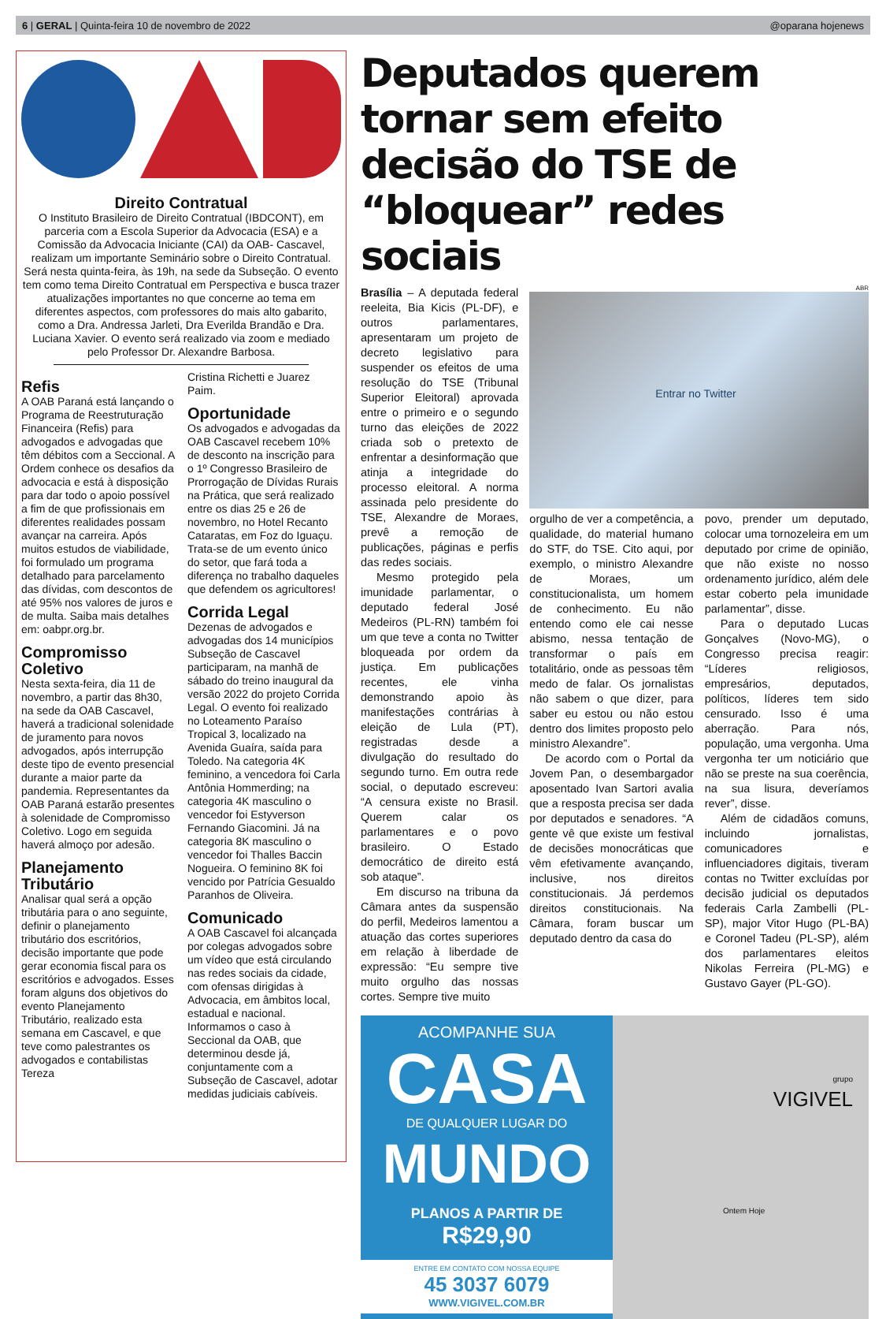6 | GERAL | Quinta-feira 10 de novembro de 2022 @oparana hojenews
Direito Contratual
O Instituto Brasileiro de Direito Contratual (IBDCONT), em parceria com a Escola Superior da Advocacia (ESA) e a Comissão da Advocacia Iniciante (CAI) da OAB- Cascavel, realizam um importante Seminário sobre o Direito Contratual. Será nesta quinta-feira, às 19h, na sede da Subseção. O evento tem como tema Direito Contratual em Perspectiva e busca trazer atualizações importantes no que concerne ao tema em diferentes aspectos, com professores do mais alto gabarito, como a Dra. Andressa Jarleti, Dra Everilda Brandão e Dra. Luciana Xavier. O evento será realizado via zoom e mediado pelo Professor Dr. Alexandre Barbosa.
Refis
A OAB Paraná está lançando o Programa de Reestruturação Financeira (Refis) para advogados e advogadas que têm débitos com a Seccional. A Ordem conhece os desafios da advocacia e está à disposição para dar todo o apoio possível a fim de que profissionais em diferentes realidades possam avançar na carreira. Após muitos estudos de viabilidade, foi formulado um programa detalhado para parcelamento das dívidas, com descontos de até 95% nos valores de juros e de multa. Saiba mais detalhes em: oabpr.org.br.
Compromisso Coletivo
Nesta sexta-feira, dia 11 de novembro, a partir das 8h30, na sede da OAB Cascavel, haverá a tradicional solenidade de juramento para novos advogados, após interrupção deste tipo de evento presencial durante a maior parte da pandemia. Representantes da OAB Paraná estarão presentes à solenidade de Compromisso Coletivo. Logo em seguida haverá almoço por adesão.
Planejamento Tributário
Analisar qual será a opção tributária para o ano seguinte, definir o planejamento tributário dos escritórios, decisão importante que pode gerar economia fiscal para os escritórios e advogados. Esses foram alguns dos objetivos do evento Planejamento Tributário, realizado esta semana em Cascavel, e que teve como palestrantes os advogados e contabilistas Tereza
Cristina Richetti e Juarez Paim.
Oportunidade
Os advogados e advogadas da OAB Cascavel recebem 10% de desconto na inscrição para o 1º Congresso Brasileiro de Prorrogação de Dívidas Rurais na Prática, que será realizado entre os dias 25 e 26 de novembro, no Hotel Recanto Cataratas, em Foz do Iguaçu. Trata-se de um evento único do setor, que fará toda a diferença no trabalho daqueles que defendem os agricultores!
Corrida Legal
Dezenas de advogados e advogadas dos 14 municípios Subseção de Cascavel participaram, na manhã de sábado do treino inaugural da versão 2022 do projeto Corrida Legal. O evento foi realizado no Loteamento Paraíso Tropical 3, localizado na Avenida Guaíra, saída para Toledo. Na categoria 4K feminino, a vencedora foi Carla Antônia Hommerding; na categoria 4K masculino o vencedor foi Estyverson Fernando Giacomini. Já na categoria 8K masculino o vencedor foi Thalles Baccin Nogueira. O feminino 8K foi vencido por Patrícia Gesualdo Paranhos de Oliveira.
Comunicado
A OAB Cascavel foi alcançada por colegas advogados sobre um vídeo que está circulando nas redes sociais da cidade, com ofensas dirigidas à Advocacia, em âmbitos local, estadual e nacional. Informamos o caso à Seccional da OAB, que determinou desde já, conjuntamente com a Subseção de Cascavel, adotar medidas judiciais cabíveis.
Deputados querem tornar sem efeito decisão do TSE de “bloquear” redes sociais
Brasília – A deputada federal reeleita, Bia Kicis (PL-DF), e outros parlamentares, apresentaram um projeto de decreto legislativo para suspender os efeitos de uma resolução do TSE (Tribunal Superior Eleitoral) aprovada entre o primeiro e o segundo turno das eleições de 2022 criada sob o pretexto de enfrentar a desinformação que atinja a integridade do processo eleitoral. A norma assinada pelo presidente do TSE, Alexandre de Moraes, prevê a remoção de publicações, páginas e perfis das redes sociais.
Mesmo protegido pela imunidade parlamentar, o deputado federal José Medeiros (PL-RN) também foi um que teve a conta no Twitter bloqueada por ordem da justiça. Em publicações recentes, ele vinha demonstrando apoio às manifestações contrárias à eleição de Lula (PT), registradas desde a divulgação do resultado do segundo turno. Em outra rede social, o deputado escreveu: “A censura existe no Brasil. Querem calar os parlamentares e o povo brasileiro. O Estado democrático de direito está sob ataque”.
Em discurso na tribuna da Câmara antes da suspensão do perfil, Medeiros lamentou a atuação das cortes superiores em relação à liberdade de expressão: “Eu sempre tive muito orgulho das nossas cortes. Sempre tive muito
ABR
Entrar no Twitter
orgulho de ver a competência, a qualidade, do material humano do STF, do TSE. Cito aqui, por exemplo, o ministro Alexandre de Moraes, um constitucionalista, um homem de conhecimento. Eu não entendo como ele cai nesse abismo, nessa tentação de transformar o país em totalitário, onde as pessoas têm medo de falar. Os jornalistas não sabem o que dizer, para saber eu estou ou não estou dentro dos limites proposto pelo ministro Alexandre”.
De acordo com o Portal da Jovem Pan, o desembargador aposentado Ivan Sartori avalia que a resposta precisa ser dada por deputados e senadores. “A gente vê que existe um festival de decisões monocráticas que vêm efetivamente avançando, inclusive, nos direitos constitucionais. Já perdemos direitos constitucionais. Na Câmara, foram buscar um deputado dentro da casa do
povo, prender um deputado, colocar uma tornozeleira em um deputado por crime de opinião, que não existe no nosso ordenamento jurídico, além dele estar coberto pela imunidade parlamentar”, disse.
Para o deputado Lucas Gonçalves (Novo-MG), o Congresso precisa reagir: “Líderes religiosos, empresários, deputados, políticos, líderes tem sido censurado. Isso é uma aberração. Para nós, população, uma vergonha. Uma vergonha ter um noticiário que não se preste na sua coerência, na sua lisura, deveríamos rever”, disse.
Além de cidadãos comuns, incluindo jornalistas, comunicadores e influenciadores digitais, tiveram contas no Twitter excluídas por decisão judicial os deputados federais Carla Zambelli (PL-SP), major Vitor Hugo (PL-BA) e Coronel Tadeu (PL-SP), além dos parlamentares eleitos Nikolas Ferreira (PL-MG) e Gustavo Gayer (PL-GO).
ACOMPANHE SUA
CASA
DE QUALQUER LUGAR DO
MUNDO
PLANOS A PARTIR DE
R$29,90
ENTRE EM CONTATO COM NOSSA EQUIPE
45 3037 6079
WWW.VIGIVEL.COM.BR
grupo
VIGIVEL
Ontem Hoje